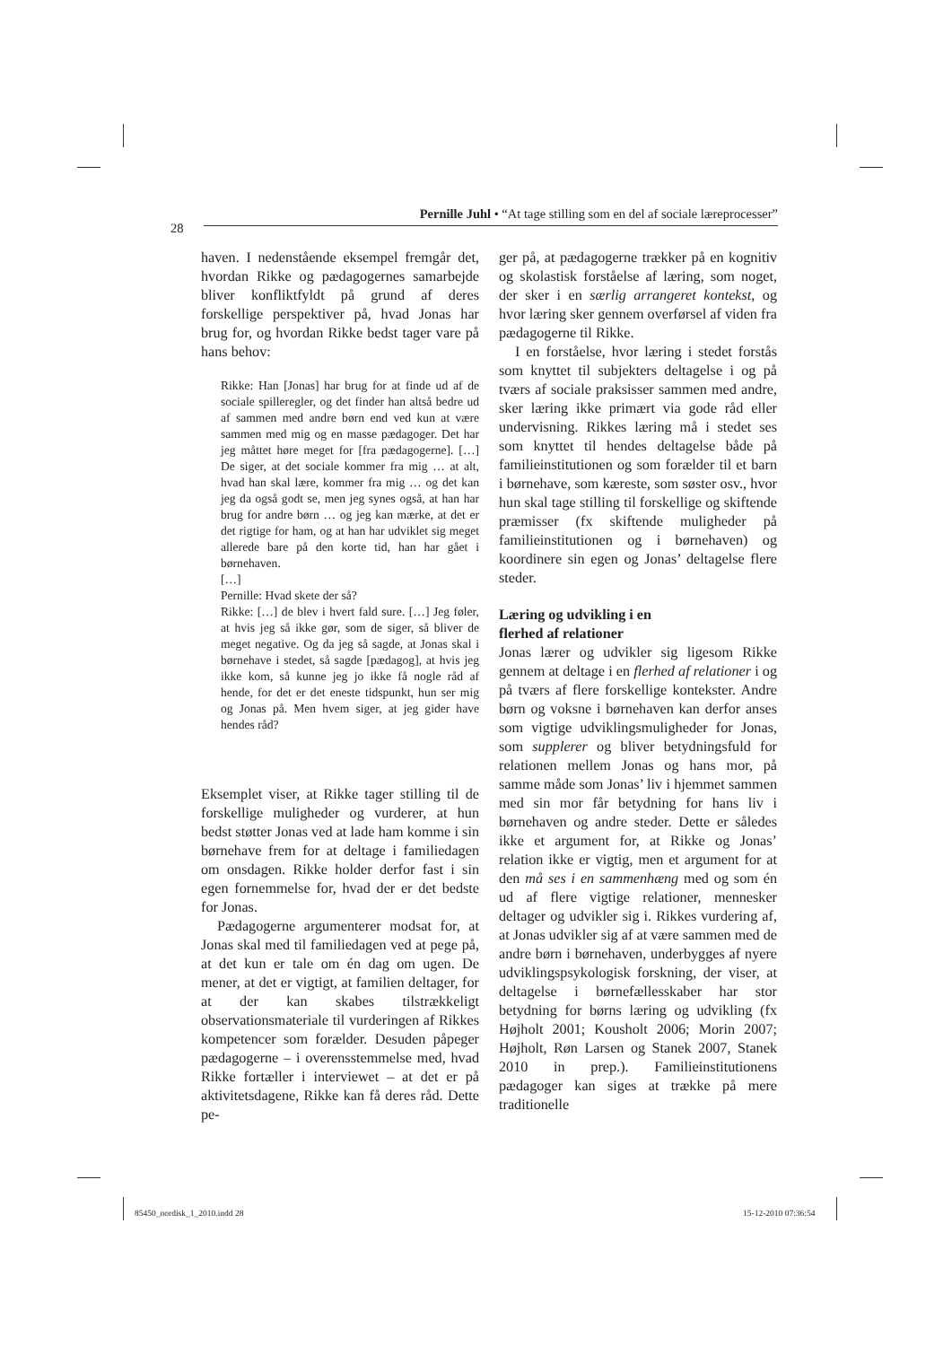Pernille Juhl • “At tage stilling som en del af sociale læreprocesser”
28
haven. I nedenstående eksempel fremgår det, hvordan Rikke og pædagogernes samarbejde bliver konfliktfyldt på grund af deres forskellige perspektiver på, hvad Jonas har brug for, og hvordan Rikke bedst tager vare på hans behov:
Rikke: Han [Jonas] har brug for at finde ud af de sociale spilleregler, og det finder han altså bedre ud af sammen med andre børn end ved kun at være sammen med mig og en masse pædagoger. Det har jeg måttet høre meget for [fra pædagogerne]. […] De siger, at det sociale kommer fra mig … at alt, hvad han skal lære, kommer fra mig … og det kan jeg da også godt se, men jeg synes også, at han har brug for andre børn … og jeg kan mærke, at det er det rigtige for ham, og at han har udviklet sig meget allerede bare på den korte tid, han har gået i børnehaven.
[…]
Pernille: Hvad skete der så?
Rikke: […] de blev i hvert fald sure. […] Jeg føler, at hvis jeg så ikke gør, som de siger, så bliver de meget negative. Og da jeg så sagde, at Jonas skal i børnehave i stedet, så sagde [pædagog], at hvis jeg ikke kom, så kunne jeg jo ikke få nogle råd af hende, for det er det eneste tidspunkt, hun ser mig og Jonas på. Men hvem siger, at jeg gider have hendes råd?
Eksemplet viser, at Rikke tager stilling til de forskellige muligheder og vurderer, at hun bedst støtter Jonas ved at lade ham komme i sin børnehave frem for at deltage i familiedagen om onsdagen. Rikke holder derfor fast i sin egen fornemmelse for, hvad der er det bedste for Jonas.
Pædagogerne argumenterer modsat for, at Jonas skal med til familiedagen ved at pege på, at det kun er tale om én dag om ugen. De mener, at det er vigtigt, at familien deltager, for at der kan skabes tilstrækkeligt observationsmateriale til vurderingen af Rikkes kompetencer som forælder. Desuden påpeger pædagogerne – i overensstemmelse med, hvad Rikke fortæller i interviewet – at det er på aktivitetsdagene, Rikke kan få deres råd. Dette pe-
ger på, at pædagogerne trækker på en kognitiv og skolastisk forståelse af læring, som noget, der sker i en særlig arrangeret kontekst, og hvor læring sker gennem overførsel af viden fra pædagogerne til Rikke.
I en forståelse, hvor læring i stedet forstås som knyttet til subjekters deltagelse i og på tværs af sociale praksisser sammen med andre, sker læring ikke primært via gode råd eller undervisning. Rikkes læring må i stedet ses som knyttet til hendes deltagelse både på familieinstitutionen og som forælder til et barn i børnehave, som kæreste, som søster osv., hvor hun skal tage stilling til forskellige og skiftende præmisser (fx skiftende muligheder på familieinstitutionen og i børnehaven) og koordinere sin egen og Jonas’ deltagelse flere steder.
Læring og udvikling i en
flerhed af relationer
Jonas lærer og udvikler sig ligesom Rikke gennem at deltage i en flerhed af relationer i og på tværs af flere forskellige kontekster. Andre børn og voksne i børnehaven kan derfor anses som vigtige udviklingsmuligheder for Jonas, som supplerer og bliver betydningsfuld for relationen mellem Jonas og hans mor, på samme måde som Jonas’ liv i hjemmet sammen med sin mor får betydning for hans liv i børnehaven og andre steder. Dette er således ikke et argument for, at Rikke og Jonas’ relation ikke er vigtig, men et argument for at den må ses i en sammenhæng med og som én ud af flere vigtige relationer, mennesker deltager og udvikler sig i. Rikkes vurdering af, at Jonas udvikler sig af at være sammen med de andre børn i børnehaven, underbygges af nyere udviklingspsykologisk forskning, der viser, at deltagelse i børnefællesskaber har stor betydning for børns læring og udvikling (fx Højholt 2001; Kousholt 2006; Morin 2007; Højholt, Røn Larsen og Stanek 2007, Stanek 2010 in prep.). Familieinstitutionens pædagoger kan siges at trække på mere traditionelle
85450_nordisk_1_2010.indd 28 15-12-2010 07:36:54